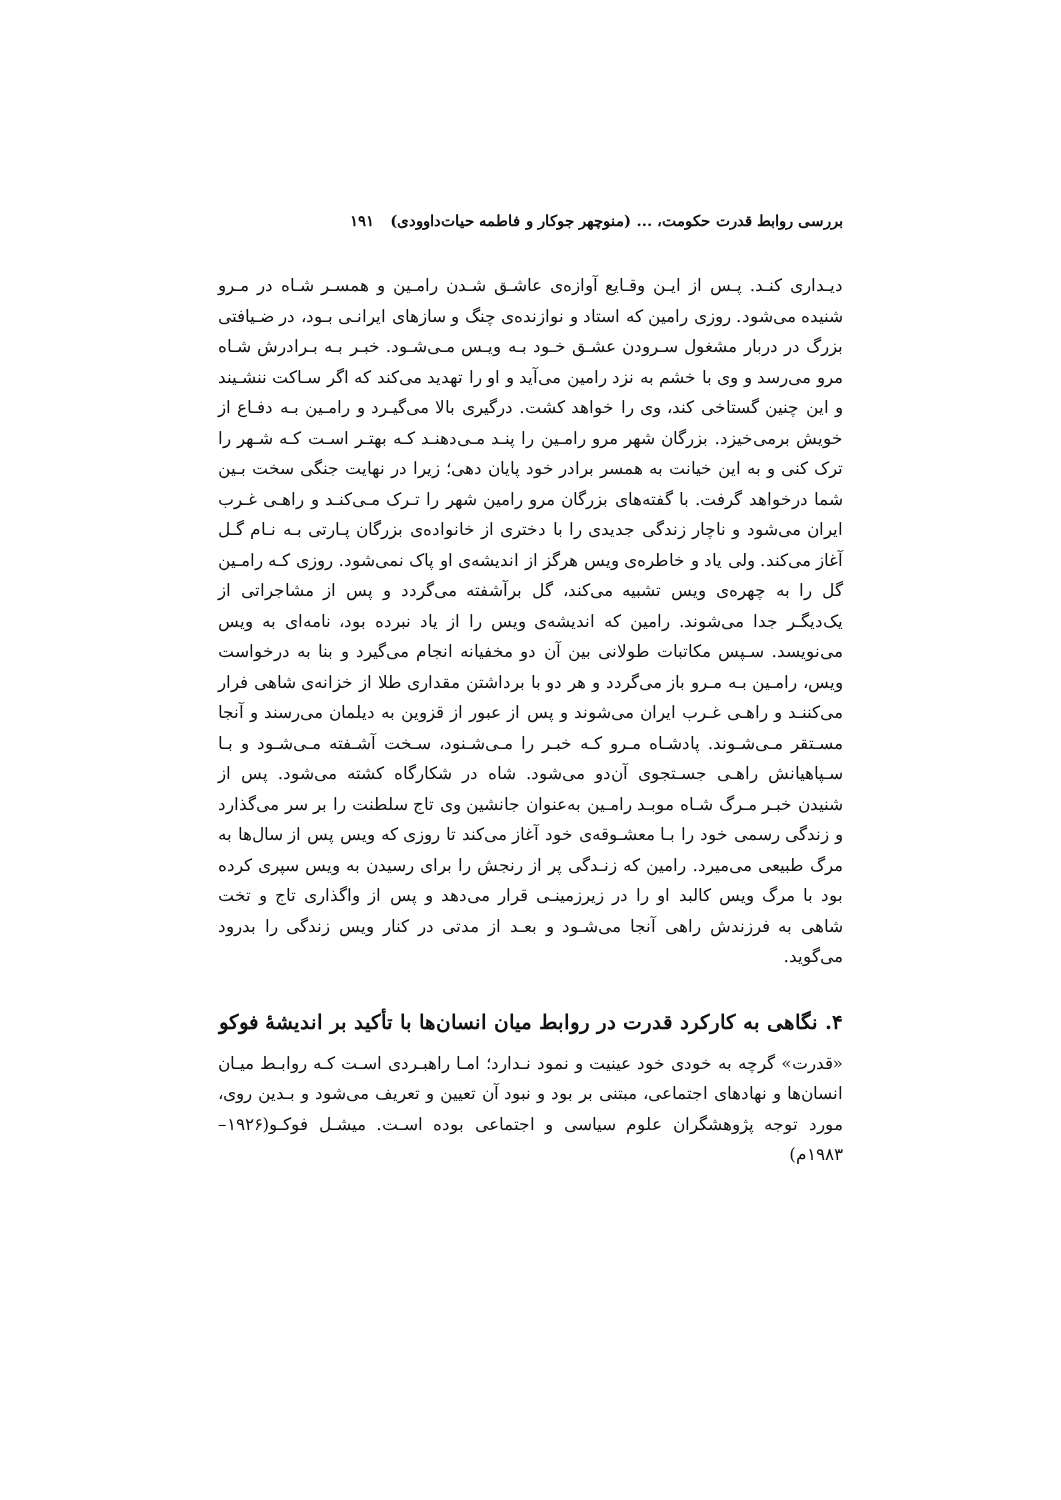بررسی روابط قدرت حکومت، ... (منوچهر جوکار و فاطمه حیات‌داوودی) ۱۹۱
دیـداری کنـد. پـس از ایـن وقـایع آوازه‌ی عاشـق شـدن رامـین و همسـر شـاه در مـرو شنیده می‌شود. روزی رامین که استاد و نوازنده‌ی چنگ و سازهای ایرانـی بـود، در ضـیافتی بزرگ در دربار مشغول سـرودن عشـق خـود بـه ویـس مـی‌شـود. خبـر بـه بـرادرش شـاه مرو می‌رسد و وی با خشم به نزد رامین می‌آید و او را تهدید می‌کند که اگر سـاکت ننشـیند و این چنین گستاخی کند، وی را خواهد کشت. درگیری بالا می‌گیـرد و رامـین بـه دفـاع از خویش برمی‌خیزد. بزرگان شهر مرو رامـین را پنـد مـی‌دهنـد کـه بهتـر اسـت کـه شـهر را ترک کنی و به این خیانت به همسر برادر خود پایان دهی؛ زیرا در نهایت جنگی سخت بـین شما درخواهد گرفت. با گفته‌های بزرگان مرو رامین شهر را تـرک مـی‌کنـد و راهـی غـرب ایران می‌شود و ناچار زندگی جدیدی را با دختری از خانواده‌ی بزرگان پـارتی بـه نـام گـل آغاز می‌کند. ولی یاد و خاطره‌ی ویس هرگز از اندیشه‌ی او پاک نمی‌شود. روزی کـه رامـین گل را به چهره‌ی ویس تشبیه می‌کند، گل برآشفته می‌گردد و پس از مشاجراتی از یک‌دیگـر جدا می‌شوند. رامین که اندیشه‌ی ویس را از یاد نبرده بود، نامه‌ای به ویس می‌نویسد. سـپس مکاتبات طولانی بین آن دو مخفیانه انجام می‌گیرد و بنا به درخواست ویس، رامـین بـه مـرو باز می‌گردد و هر دو با برداشتن مقداری طلا از خزانه‌ی شاهی فرار می‌کننـد و راهـی غـرب ایران می‌شوند و پس از عبور از قزوین به دیلمان می‌رسند و آنجا مسـتقر مـی‌شـوند. پادشـاه مـرو کـه خبـر را مـی‌شـنود، سـخت آشـفته مـی‌شـود و بـا سـپاهیانش راهـی جسـتجوی آن‌دو می‌شود. شاه در شکارگاه کشته می‌شود. پس از شنیدن خبـر مـرگ شـاه موبـد رامـین به‌عنوان جانشین وی تاج سلطنت را بر سر می‌گذارد و زندگی رسمی خود را بـا معشـوقه‌ی خود آغاز می‌کند تا روزی که ویس پس از سال‌ها به مرگ طبیعی می‌میرد. رامین که زنـدگی پر از رنجش را برای رسیدن به ویس سپری کرده بود با مرگ ویس کالبد او را در زیرزمینـی قرار می‌دهد و پس از واگذاری تاج و تخت شاهی به فرزندش راهی آنجا می‌شـود و بعـد از مدتی در کنار ویس زندگی را بدرود می‌گوید.
۴. نگاهی به کارکرد قدرت در روابط میان انسان‌ها با تأکید بر اندیشهٔ فوکو
«قدرت» گرچه به خودی خود عینیت و نمود نـدارد؛ امـا راهبـردی اسـت کـه روابـط میـان انسان‌ها و نهادهای اجتماعی، مبتنی بر بود و نبود آن تعیین و تعریف می‌شود و بـدین روی، مورد توجه پژوهشگران علوم سیاسی و اجتماعی بوده اسـت. میشـل فوکـو(۱۹۲۶–۱۹۸۳م)